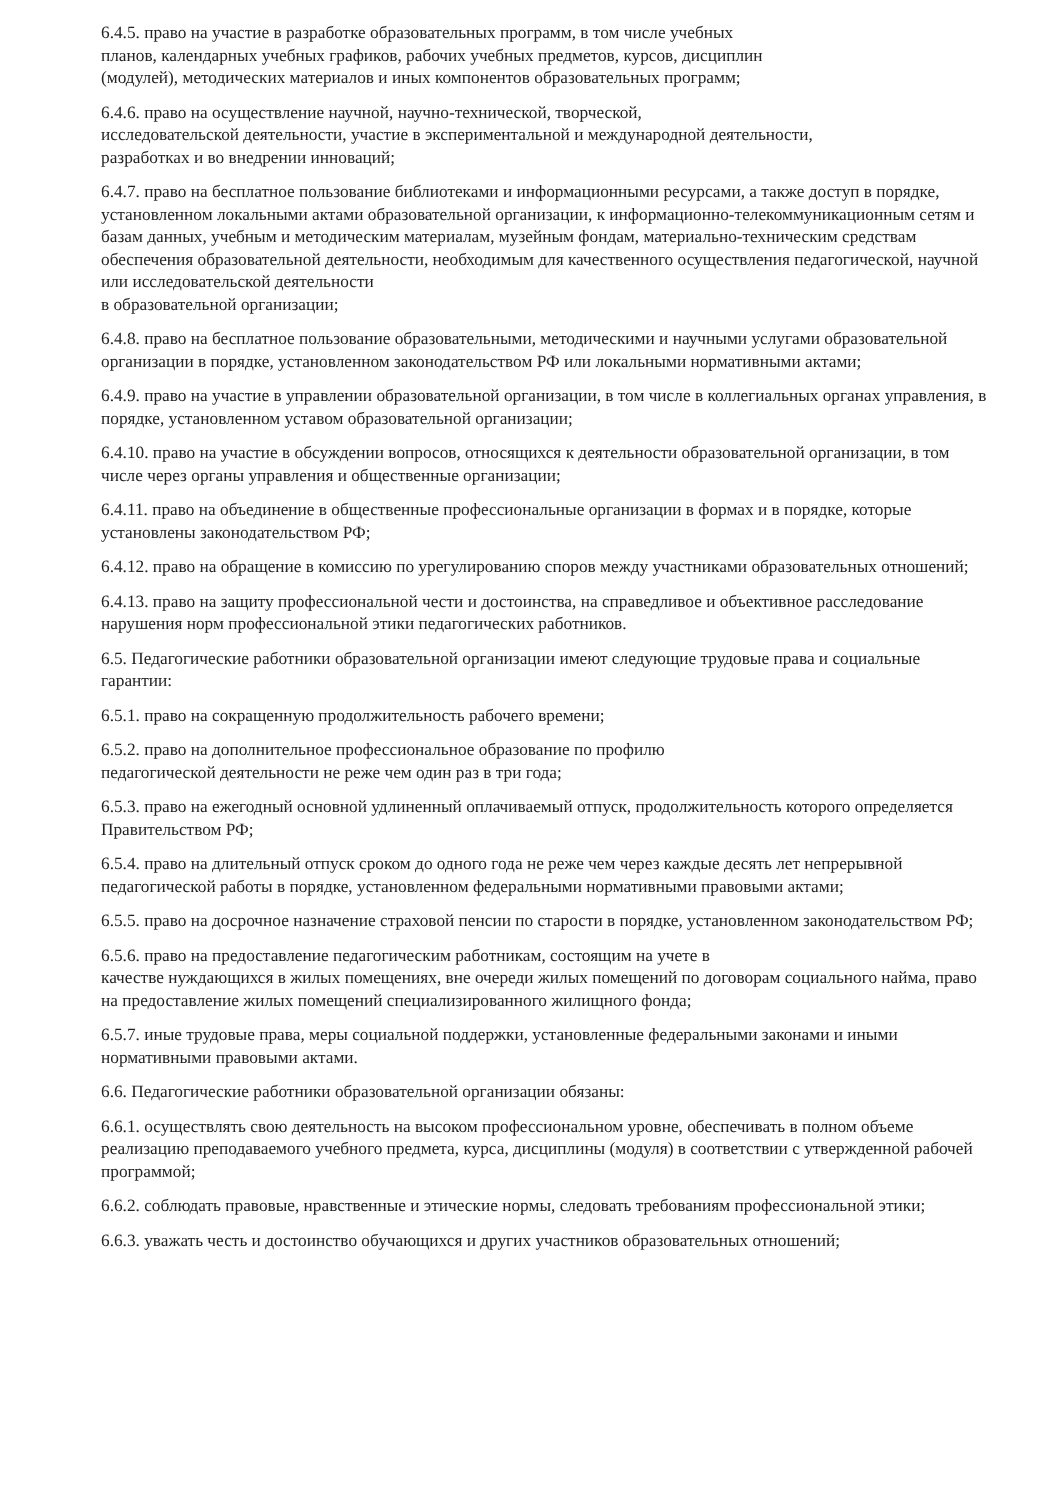6.4.5. право на участие в разработке образовательных программ, в том числе учебных
планов, календарных учебных графиков, рабочих учебных предметов, курсов, дисциплин
(модулей), методических материалов и иных компонентов образовательных программ;
6.4.6. право на осуществление научной, научно-технической, творческой,
исследовательской деятельности, участие в экспериментальной и международной деятельности,
разработках и во внедрении инноваций;
6.4.7. право на бесплатное пользование библиотеками и информационными ресурсами, а также доступ в порядке, установленном локальными актами образовательной организации, к информационно-телекоммуникационным сетям и базам данных, учебным и методическим материалам, музейным фондам, материально-техническим средствам обеспечения образовательной деятельности, необходимым для качественного осуществления педагогической, научной или исследовательской деятельности
в образовательной организации;
6.4.8. право на бесплатное пользование образовательными, методическими и научными услугами образовательной организации в порядке, установленном законодательством РФ или локальными нормативными актами;
6.4.9. право на участие в управлении образовательной организации, в том числе в коллегиальных органах управления, в порядке, установленном уставом образовательной организации;
6.4.10. право на участие в обсуждении вопросов, относящихся к деятельности образовательной организации, в том числе через органы управления и общественные организации;
6.4.11. право на объединение в общественные профессиональные организации в формах и в порядке, которые установлены законодательством РФ;
6.4.12. право на обращение в комиссию по урегулированию споров между участниками образовательных отношений;
6.4.13. право на защиту профессиональной чести и достоинства, на справедливое и объективное расследование нарушения норм профессиональной этики педагогических работников.
6.5. Педагогические работники образовательной организации имеют следующие трудовые права и социальные гарантии:
6.5.1. право на сокращенную продолжительность рабочего времени;
6.5.2. право на дополнительное профессиональное образование по профилю
педагогической деятельности не реже чем один раз в три года;
6.5.3. право на ежегодный основной удлиненный оплачиваемый отпуск, продолжительность которого определяется Правительством РФ;
6.5.4. право на длительный отпуск сроком до одного года не реже чем через каждые десять лет непрерывной педагогической работы в порядке, установленном федеральными нормативными правовыми актами;
6.5.5. право на досрочное назначение страховой пенсии по старости в порядке, установленном законодательством РФ;
6.5.6. право на предоставление педагогическим работникам, состоящим на учете в
качестве нуждающихся в жилых помещениях, вне очереди жилых помещений по договорам социального найма, право на предоставление жилых помещений специализированного жилищного фонда;
6.5.7. иные трудовые права, меры социальной поддержки, установленные федеральными законами и иными нормативными правовыми актами.
6.6. Педагогические работники образовательной организации обязаны:
6.6.1. осуществлять свою деятельность на высоком профессиональном уровне, обеспечивать в полном объеме реализацию преподаваемого учебного предмета, курса, дисциплины (модуля) в соответствии с утвержденной рабочей программой;
6.6.2. соблюдать правовые, нравственные и этические нормы, следовать требованиям профессиональной этики;
6.6.3. уважать честь и достоинство обучающихся и других участников образовательных отношений;